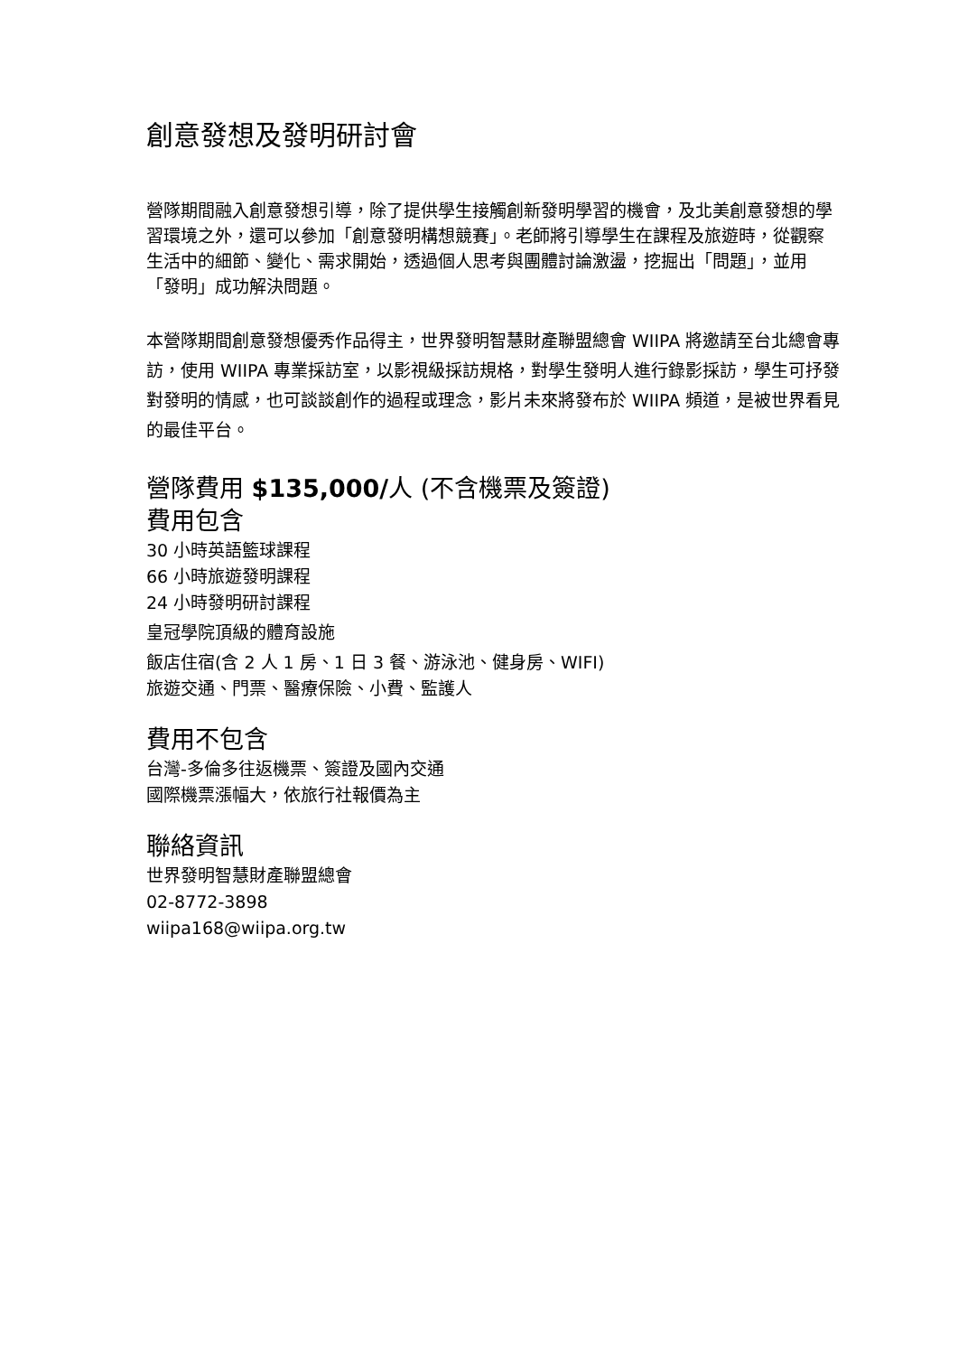創意發想及發明研討會
營隊期間融入創意發想引導，除了提供學生接觸創新發明學習的機會，及北美創意發想的學習環境之外，還可以參加「創意發明構想競賽」。老師將引導學生在課程及旅遊時，從觀察生活中的細節、變化、需求開始，透過個人思考與團體討論激盪，挖掘出「問題」，並用「發明」成功解決問題。
本營隊期間創意發想優秀作品得主，世界發明智慧財產聯盟總會 WIIPA 將邀請至台北總會專訪，使用 WIIPA 專業採訪室，以影視級採訪規格，對學生發明人進行錄影採訪，學生可抒發對發明的情感，也可談談創作的過程或理念，影片未來將發布於 WIIPA 頻道，是被世界看見的最佳平台。
營隊費用 $135,000/人 (不含機票及簽證)
費用包含
30 小時英語籃球課程
66 小時旅遊發明課程
24 小時發明研討課程
皇冠學院頂級的體育設施
飯店住宿(含 2 人 1 房、1 日 3 餐、游泳池、健身房、WIFI)
旅遊交通、門票、醫療保險、小費、監護人
費用不包含
台灣-多倫多往返機票、簽證及國內交通
國際機票漲幅大，依旅行社報價為主
聯絡資訊
世界發明智慧財產聯盟總會
02-8772-3898
wiipa168@wiipa.org.tw